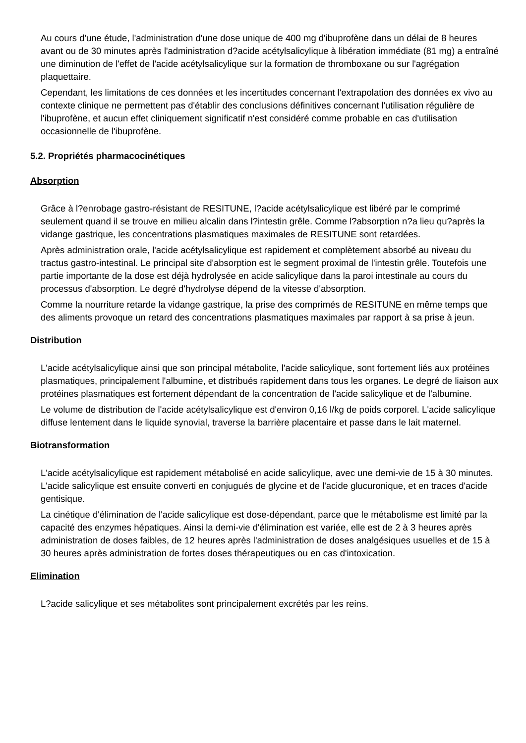Au cours d'une étude, l'administration d'une dose unique de 400 mg d'ibuprofène dans un délai de 8 heures avant ou de 30 minutes après l'administration d?acide acétylsalicylique à libération immédiate (81 mg) a entraîné une diminution de l'effet de l'acide acétylsalicylique sur la formation de thromboxane ou sur l'agrégation plaquettaire.
Cependant, les limitations de ces données et les incertitudes concernant l'extrapolation des données ex vivo au contexte clinique ne permettent pas d'établir des conclusions définitives concernant l'utilisation régulière de l'ibuprofène, et aucun effet cliniquement significatif n'est considéré comme probable en cas d'utilisation occasionnelle de l'ibuprofène.
5.2. Propriétés pharmacocinétiques
Absorption
Grâce à l?enrobage gastro-résistant de RESITUNE, l?acide acétylsalicylique est libéré par le comprimé seulement quand il se trouve en milieu alcalin dans l?intestin grêle. Comme l?absorption n?a lieu qu?après la vidange gastrique, les concentrations plasmatiques maximales de RESITUNE sont retardées.
Après administration orale, l'acide acétylsalicylique est rapidement et complètement absorbé au niveau du tractus gastro-intestinal. Le principal site d'absorption est le segment proximal de l'intestin grêle. Toutefois une partie importante de la dose est déjà hydrolysée en acide salicylique dans la paroi intestinale au cours du processus d'absorption. Le degré d'hydrolyse dépend de la vitesse d'absorption.
Comme la nourriture retarde la vidange gastrique, la prise des comprimés de RESITUNE en même temps que des aliments provoque un retard des concentrations plasmatiques maximales par rapport à sa prise à jeun.
Distribution
L'acide acétylsalicylique ainsi que son principal métabolite, l'acide salicylique, sont fortement liés aux protéines plasmatiques, principalement l'albumine, et distribués rapidement dans tous les organes. Le degré de liaison aux protéines plasmatiques est fortement dépendant de la concentration de l'acide salicylique et de l'albumine.
Le volume de distribution de l'acide acétylsalicylique est d'environ 0,16 l/kg de poids corporel. L'acide salicylique diffuse lentement dans le liquide synovial, traverse la barrière placentaire et passe dans le lait maternel.
Biotransformation
L'acide acétylsalicylique est rapidement métabolisé en acide salicylique, avec une demi-vie de 15 à 30 minutes. L'acide salicylique est ensuite converti en conjugués de glycine et de l'acide glucuronique, et en traces d'acide gentisique.
La cinétique d'élimination de l'acide salicylique est dose-dépendant, parce que le métabolisme est limité par la capacité des enzymes hépatiques. Ainsi la demi-vie d'élimination est variée, elle est de 2 à 3 heures après administration de doses faibles, de 12 heures après l'administration de doses analgésiques usuelles et de 15 à 30 heures après administration de fortes doses thérapeutiques ou en cas d'intoxication.
Elimination
L?acide salicylique et ses métabolites sont principalement excrétés par les reins.